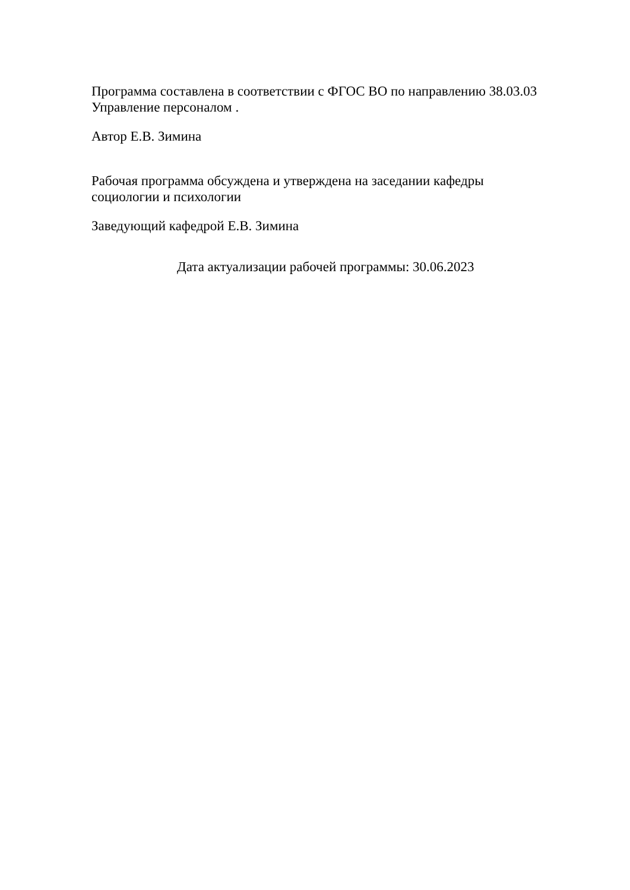Программа составлена в соответствии с ФГОС ВО по направлению 38.03.03 Управление персоналом .
Автор Е.В. Зимина
Рабочая программа обсуждена и утверждена на заседании кафедры
социологии и психологии
Заведующий кафедрой Е.В. Зимина
Дата актуализации рабочей программы: 30.06.2023